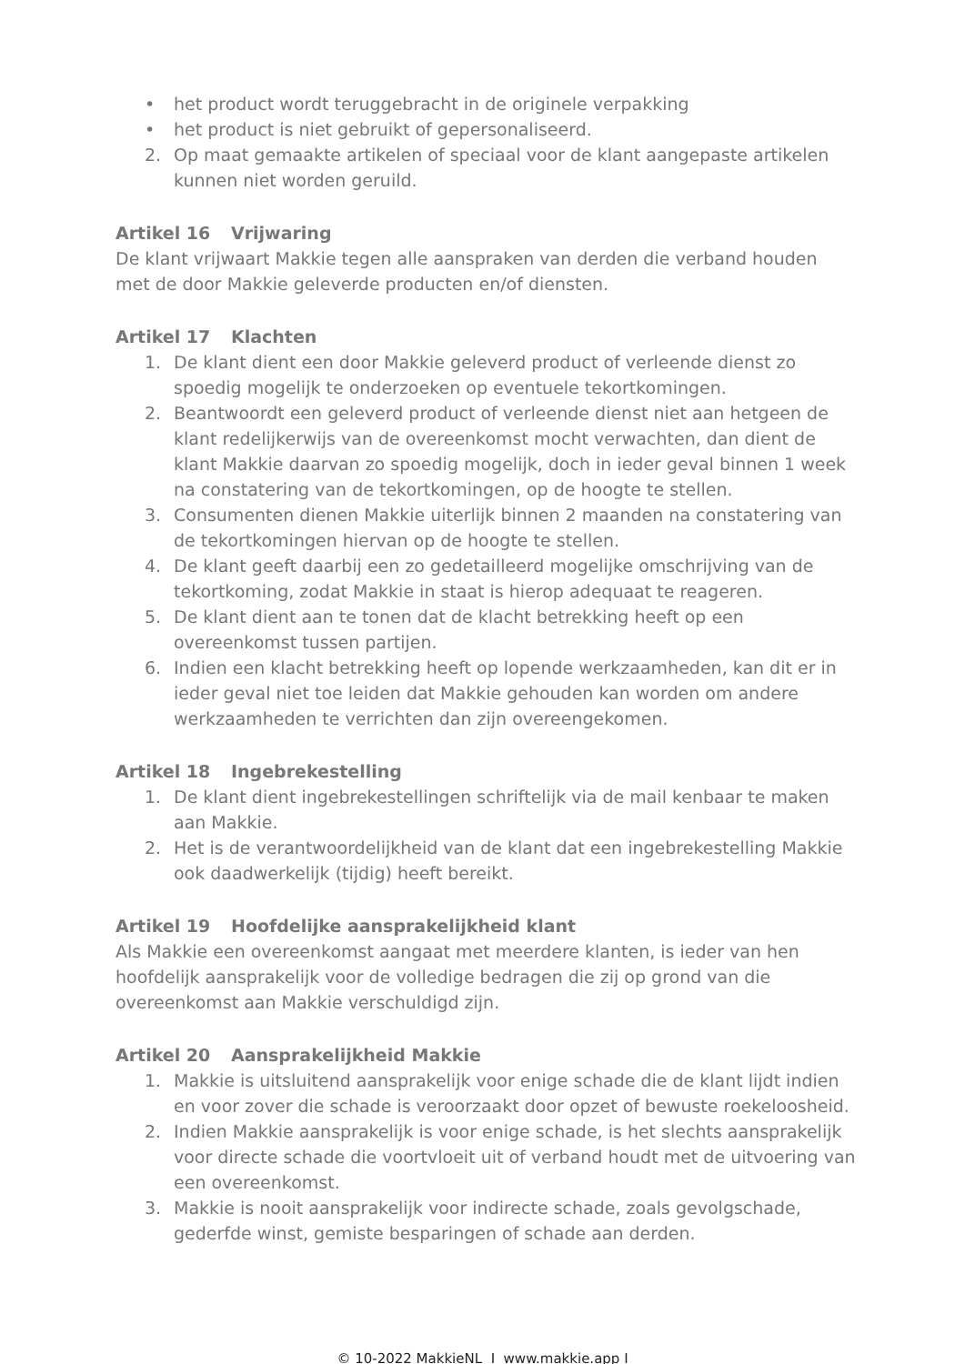• het product wordt teruggebracht in de originele verpakking
• het product is niet gebruikt of gepersonaliseerd.
2. Op maat gemaakte artikelen of speciaal voor de klant aangepaste artikelen kunnen niet worden geruild.
Artikel 16 Vrijwaring
De klant vrijwaart Makkie tegen alle aanspraken van derden die verband houden met de door Makkie geleverde producten en/of diensten.
Artikel 17 Klachten
1. De klant dient een door Makkie geleverd product of verleende dienst zo spoedig mogelijk te onderzoeken op eventuele tekortkomingen.
2. Beantwoordt een geleverd product of verleende dienst niet aan hetgeen de klant redelijkerwijs van de overeenkomst mocht verwachten, dan dient de klant Makkie daarvan zo spoedig mogelijk, doch in ieder geval binnen 1 week na constatering van de tekortkomingen, op de hoogte te stellen.
3. Consumenten dienen Makkie uiterlijk binnen 2 maanden na constatering van de tekortkomingen hiervan op de hoogte te stellen.
4. De klant geeft daarbij een zo gedetailleerd mogelijke omschrijving van de tekortkoming, zodat Makkie in staat is hierop adequaat te reageren.
5. De klant dient aan te tonen dat de klacht betrekking heeft op een overeenkomst tussen partijen.
6. Indien een klacht betrekking heeft op lopende werkzaamheden, kan dit er in ieder geval niet toe leiden dat Makkie gehouden kan worden om andere werkzaamheden te verrichten dan zijn overeengekomen.
Artikel 18 Ingebrekestelling
1. De klant dient ingebrekestellingen schriftelijk via de mail kenbaar te maken aan Makkie.
2. Het is de verantwoordelijkheid van de klant dat een ingebrekestelling Makkie ook daadwerkelijk (tijdig) heeft bereikt.
Artikel 19 Hoofdelijke aansprakelijkheid klant
Als Makkie een overeenkomst aangaat met meerdere klanten, is ieder van hen hoofdelijk aansprakelijk voor de volledige bedragen die zij op grond van die overeenkomst aan Makkie verschuldigd zijn.
Artikel 20 Aansprakelijkheid Makkie
1. Makkie is uitsluitend aansprakelijk voor enige schade die de klant lijdt indien en voor zover die schade is veroorzaakt door opzet of bewuste roekeloosheid.
2. Indien Makkie aansprakelijk is voor enige schade, is het slechts aansprakelijk voor directe schade die voortvloeit uit of verband houdt met de uitvoering van een overeenkomst.
3. Makkie is nooit aansprakelijk voor indirecte schade, zoals gevolgschade, gederfde winst, gemiste besparingen of schade aan derden.
© 10-2022 MakkieNL I www.makkie.app I